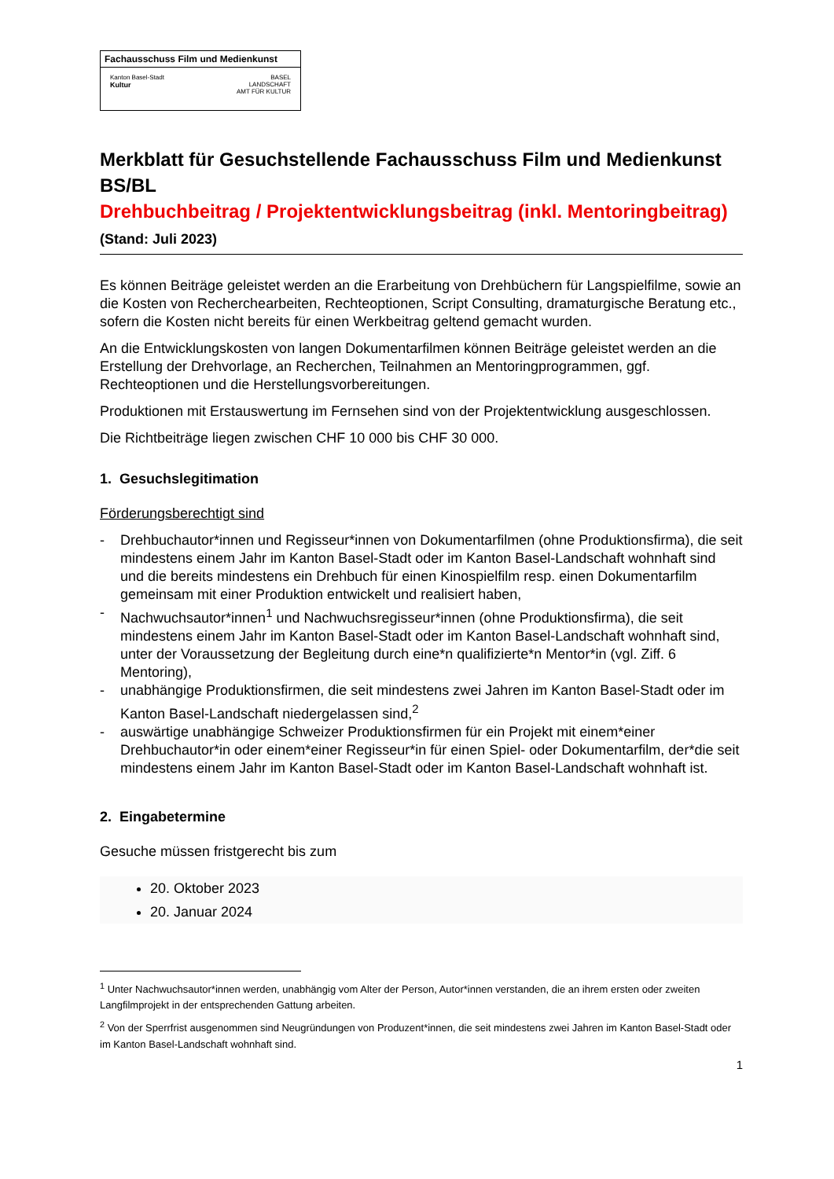Fachausschuss Film und Medienkunst
Kanton Basel-Stadt
Kultur
BASEL
LANDSCHAFT
AMT FÜR KULTUR
Merkblatt für Gesuchstellende Fachausschuss Film und Medienkunst BS/BL
Drehbuchbeitrag / Projektentwicklungsbeitrag (inkl. Mentoringbeitrag) (Stand: Juli 2023)
Es können Beiträge geleistet werden an die Erarbeitung von Drehbüchern für Langspielfilme, sowie an die Kosten von Recherchearbeiten, Rechteoptionen, Script Consulting, dramaturgische Beratung etc., sofern die Kosten nicht bereits für einen Werkbeitrag geltend gemacht wurden.
An die Entwicklungskosten von langen Dokumentarfilmen können Beiträge geleistet werden an die Erstellung der Drehvorlage, an Recherchen, Teilnahmen an Mentoringprogrammen, ggf. Rechteoptionen und die Herstellungsvorbereitungen.
Produktionen mit Erstauswertung im Fernsehen sind von der Projektentwicklung ausgeschlossen.
Die Richtbeiträge liegen zwischen CHF 10 000 bis CHF 30 000.
1. Gesuchslegitimation
Förderungsberechtigt sind
- Drehbuchautor*innen und Regisseur*innen von Dokumentarfilmen (ohne Produktionsfirma), die seit mindestens einem Jahr im Kanton Basel-Stadt oder im Kanton Basel-Landschaft wohnhaft sind und die bereits mindestens ein Drehbuch für einen Kinospielfilm resp. einen Dokumentarfilm gemeinsam mit einer Produktion entwickelt und realisiert haben,
- Nachwuchsautor*innen<sup>1</sup> und Nachwuchsregisseur*innen (ohne Produktionsfirma), die seit mindestens einem Jahr im Kanton Basel-Stadt oder im Kanton Basel-Landschaft wohnhaft sind, unter der Voraussetzung der Begleitung durch eine*n qualifizierte*n Mentor*in (vgl. Ziff. 6 Mentoring),
- unabhängige Produktionsfirmen, die seit mindestens zwei Jahren im Kanton Basel-Stadt oder im Kanton Basel-Landschaft niedergelassen sind,<sup>2</sup>
- auswärtige unabhängige Schweizer Produktionsfirmen für ein Projekt mit einem*einer Drehbuchautor*in oder einem*einer Regisseur*in für einen Spiel- oder Dokumentarfilm, der*die seit mindestens einem Jahr im Kanton Basel-Stadt oder im Kanton Basel-Landschaft wohnhaft ist.
2. Eingabetermine
Gesuche müssen fristgerecht bis zum
20. Oktober 2023
20. Januar 2024
<sup>1</sup> Unter Nachwuchsautor*innen werden, unabhängig vom Alter der Person, Autor*innen verstanden, die an ihrem ersten oder zweiten Langfilmprojekt in der entsprechenden Gattung arbeiten.
<sup>2</sup> Von der Sperrfrist ausgenommen sind Neugründungen von Produzent*innen, die seit mindestens zwei Jahren im Kanton Basel-Stadt oder im Kanton Basel-Landschaft wohnhaft sind.
1